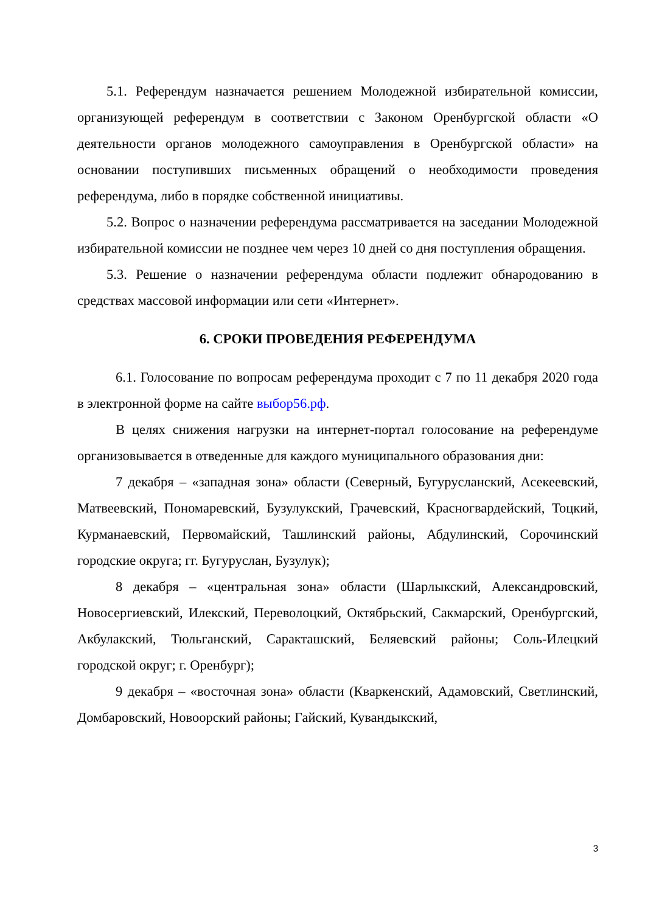5.1. Референдум назначается решением Молодежной избирательной комиссии, организующей референдум в соответствии с Законом Оренбургской области «О деятельности органов молодежного самоуправления в Оренбургской области» на основании поступивших письменных обращений о необходимости проведения референдума, либо в порядке собственной инициативы.
5.2. Вопрос о назначении референдума рассматривается на заседании Молодежной избирательной комиссии не позднее чем через 10 дней со дня поступления обращения.
5.3. Решение о назначении референдума области подлежит обнародованию в средствах массовой информации или сети «Интернет».
6. СРОКИ ПРОВЕДЕНИЯ РЕФЕРЕНДУМА
6.1. Голосование по вопросам референдума проходит с 7 по 11 декабря 2020 года в электронной форме на сайте выбор56.рф.
В целях снижения нагрузки на интернет-портал голосование на референдуме организовывается в отведенные для каждого муниципального образования дни:
7 декабря – «западная зона» области (Северный, Бугурусланский, Асекеевский, Матвеевский, Пономаревский, Бузулукский, Грачевский, Красногвардейский, Тоцкий, Курманаевский, Первомайский, Ташлинский районы, Абдулинский, Сорочинский городские округа; гг. Бугуруслан, Бузулук);
8 декабря – «центральная зона» области (Шарлыкский, Александровский, Новосергиевский, Илекский, Переволоцкий, Октябрьский, Сакмарский, Оренбургский, Акбулакский, Тюльганский, Саракташский, Беляевский районы; Соль-Илецкий городской округ; г. Оренбург);
9 декабря – «восточная зона» области (Кваркенский, Адамовский, Светлинский, Домбаровский, Новоорский районы; Гайский, Кувандыкский,
3